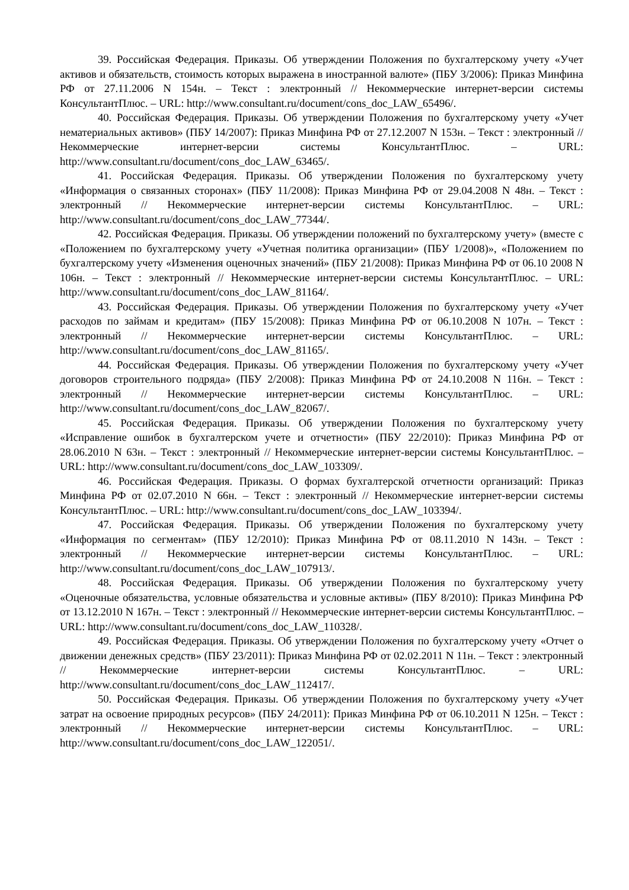39. Российская Федерация. Приказы. Об утверждении Положения по бухгалтерскому учету «Учет активов и обязательств, стоимость которых выражена в иностранной валюте» (ПБУ 3/2006): Приказ Минфина РФ от 27.11.2006 N 154н. – Текст : электронный // Некоммерческие интернет-версии системы КонсультантПлюс. – URL: http://www.consultant.ru/document/cons_doc_LAW_65496/.
40. Российская Федерация. Приказы. Об утверждении Положения по бухгалтерскому учету «Учет нематериальных активов» (ПБУ 14/2007): Приказ Минфина РФ от 27.12.2007 N 153н. – Текст : электронный // Некоммерческие интернет-версии системы КонсультантПлюс. – URL: http://www.consultant.ru/document/cons_doc_LAW_63465/.
41. Российская Федерация. Приказы. Об утверждении Положения по бухгалтерскому учету «Информация о связанных сторонах» (ПБУ 11/2008): Приказ Минфина РФ от 29.04.2008 N 48н. – Текст : электронный // Некоммерческие интернет-версии системы КонсультантПлюс. – URL: http://www.consultant.ru/document/cons_doc_LAW_77344/.
42. Российская Федерация. Приказы. Об утверждении положений по бухгалтерскому учету» (вместе с «Положением по бухгалтерскому учету «Учетная политика организации» (ПБУ 1/2008)», «Положением по бухгалтерскому учету «Изменения оценочных значений» (ПБУ 21/2008): Приказ Минфина РФ от 06.10 2008 N 106н. – Текст : электронный // Некоммерческие интернет-версии системы КонсультантПлюс. – URL: http://www.consultant.ru/document/cons_doc_LAW_81164/.
43. Российская Федерация. Приказы. Об утверждении Положения по бухгалтерскому учету «Учет расходов по займам и кредитам» (ПБУ 15/2008): Приказ Минфина РФ от 06.10.2008 N 107н. – Текст : электронный // Некоммерческие интернет-версии системы КонсультантПлюс. – URL: http://www.consultant.ru/document/cons_doc_LAW_81165/.
44. Российская Федерация. Приказы. Об утверждении Положения по бухгалтерскому учету «Учет договоров строительного подряда» (ПБУ 2/2008): Приказ Минфина РФ от 24.10.2008 N 116н. – Текст : электронный // Некоммерческие интернет-версии системы КонсультантПлюс. – URL: http://www.consultant.ru/document/cons_doc_LAW_82067/.
45. Российская Федерация. Приказы. Об утверждении Положения по бухгалтерскому учету «Исправление ошибок в бухгалтерском учете и отчетности» (ПБУ 22/2010): Приказ Минфина РФ от 28.06.2010 N 63н. – Текст : электронный // Некоммерческие интернет-версии системы КонсультантПлюс. – URL: http://www.consultant.ru/document/cons_doc_LAW_103309/.
46. Российская Федерация. Приказы. О формах бухгалтерской отчетности организаций: Приказ Минфина РФ от 02.07.2010 N 66н. – Текст : электронный // Некоммерческие интернет-версии системы КонсультантПлюс. – URL: http://www.consultant.ru/document/cons_doc_LAW_103394/.
47. Российская Федерация. Приказы. Об утверждении Положения по бухгалтерскому учету «Информация по сегментам» (ПБУ 12/2010): Приказ Минфина РФ от 08.11.2010 N 143н. – Текст : электронный // Некоммерческие интернет-версии системы КонсультантПлюс. – URL: http://www.consultant.ru/document/cons_doc_LAW_107913/.
48. Российская Федерация. Приказы. Об утверждении Положения по бухгалтерскому учету «Оценочные обязательства, условные обязательства и условные активы» (ПБУ 8/2010): Приказ Минфина РФ от 13.12.2010 N 167н. – Текст : электронный // Некоммерческие интернет-версии системы КонсультантПлюс. – URL: http://www.consultant.ru/document/cons_doc_LAW_110328/.
49. Российская Федерация. Приказы. Об утверждении Положения по бухгалтерскому учету «Отчет о движении денежных средств» (ПБУ 23/2011): Приказ Минфина РФ от 02.02.2011 N 11н. – Текст : электронный // Некоммерческие интернет-версии системы КонсультантПлюс. – URL: http://www.consultant.ru/document/cons_doc_LAW_112417/.
50. Российская Федерация. Приказы. Об утверждении Положения по бухгалтерскому учету «Учет затрат на освоение природных ресурсов» (ПБУ 24/2011): Приказ Минфина РФ от 06.10.2011 N 125н. – Текст : электронный // Некоммерческие интернет-версии системы КонсультантПлюс. – URL: http://www.consultant.ru/document/cons_doc_LAW_122051/.